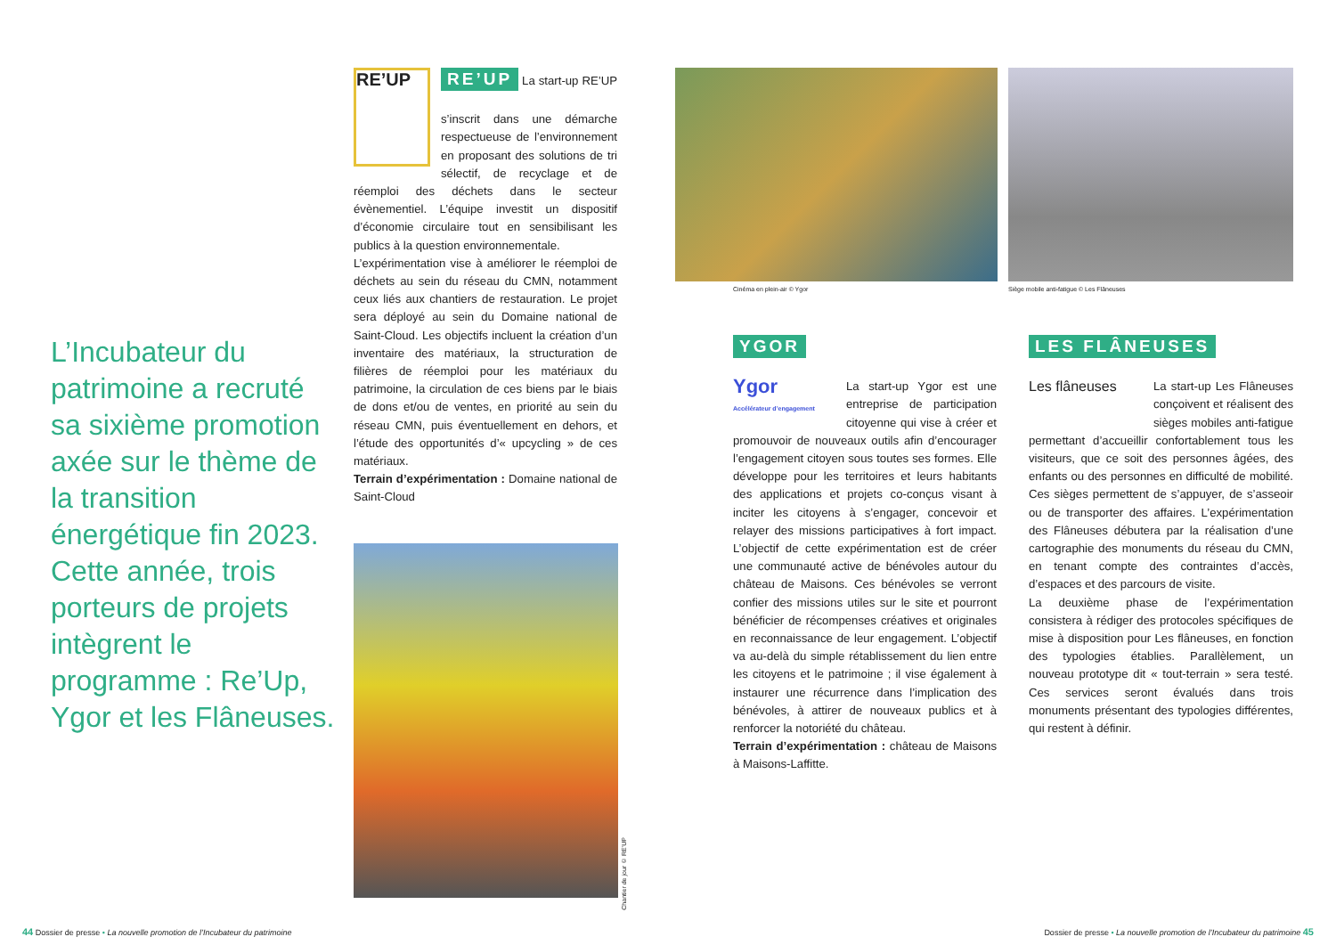L’Incubateur du patrimoine a recruté sa sixième promotion axée sur le thème de la transition énergétique fin 2023. Cette année, trois porteurs de projets intègrent le programme : Re’Up, Ygor et les Flâneuses.
RE’UP
RE’UP
La start-up RE’UP s’inscrit dans une démarche respectueuse de l’environnement en proposant des solutions de tri sélectif, de recyclage et de réemploi des déchets dans le secteur évènementiel. L’équipe investit un dispositif d’économie circulaire tout en sensibilisant les publics à la question environnementale.
L’expérimentation vise à améliorer le réemploi de déchets au sein du réseau du CMN, notamment ceux liés aux chantiers de restauration. Le projet sera déployé au sein du Domaine national de Saint-Cloud. Les objectifs incluent la création d’un inventaire des matériaux, la structuration de filières de réemploi pour les matériaux du patrimoine, la circulation de ces biens par le biais de dons et/ou de ventes, en priorité au sein du réseau CMN, puis éventuellement en dehors, et l’étude des opportunités d’« upcycling » de ces matériaux.
Terrain d’expérimentation : Domaine national de Saint-Cloud
Chantier de jour © RE’UP
Cinéma en plein-air © Ygor
Siège mobile anti-fatigue © Les Flâneuses
YGOR
Ygor
Accélérateur d’engagement
La start-up Ygor est une entreprise de participation citoyenne qui vise à créer et promouvoir de nouveaux outils afin d’encourager l’engagement citoyen sous toutes ses formes. Elle développe pour les territoires et leurs habitants des applications et projets co-conçus visant à inciter les citoyens à s’engager, concevoir et relayer des missions participatives à fort impact. L’objectif de cette expérimentation est de créer une communauté active de bénévoles autour du château de Maisons. Ces bénévoles se verront confier des missions utiles sur le site et pourront bénéficier de récompenses créatives et originales en reconnaissance de leur engagement. L’objectif va au-delà du simple rétablissement du lien entre les citoyens et le patrimoine ; il vise également à instaurer une récurrence dans l’implication des bénévoles, à attirer de nouveaux publics et à renforcer la notoriété du château.
Terrain d’expérimentation : château de Maisons à Maisons-Laffitte.
LES FLÂNEUSES
Les flâneuses
La start-up Les Flâneuses conçoivent et réalisent des sièges mobiles anti-fatigue permettant d’accueillir confortablement tous les visiteurs, que ce soit des personnes âgées, des enfants ou des personnes en difficulté de mobilité. Ces sièges permettent de s’appuyer, de s’asseoir ou de transporter des affaires. L’expérimentation des Flâneuses débutera par la réalisation d’une cartographie des monuments du réseau du CMN, en tenant compte des contraintes d’accès, d’espaces et des parcours de visite.
La deuxième phase de l’expérimentation consistera à rédiger des protocoles spécifiques de mise à disposition pour Les flâneuses, en fonction des typologies établies. Parallèlement, un nouveau prototype dit « tout-terrain » sera testé. Ces services seront évalués dans trois monuments présentant des typologies différentes, qui restent à définir.
44 Dossier de presse • La nouvelle promotion de l’Incubateur du patrimoine
Dossier de presse • La nouvelle promotion de l’Incubateur du patrimoine 45